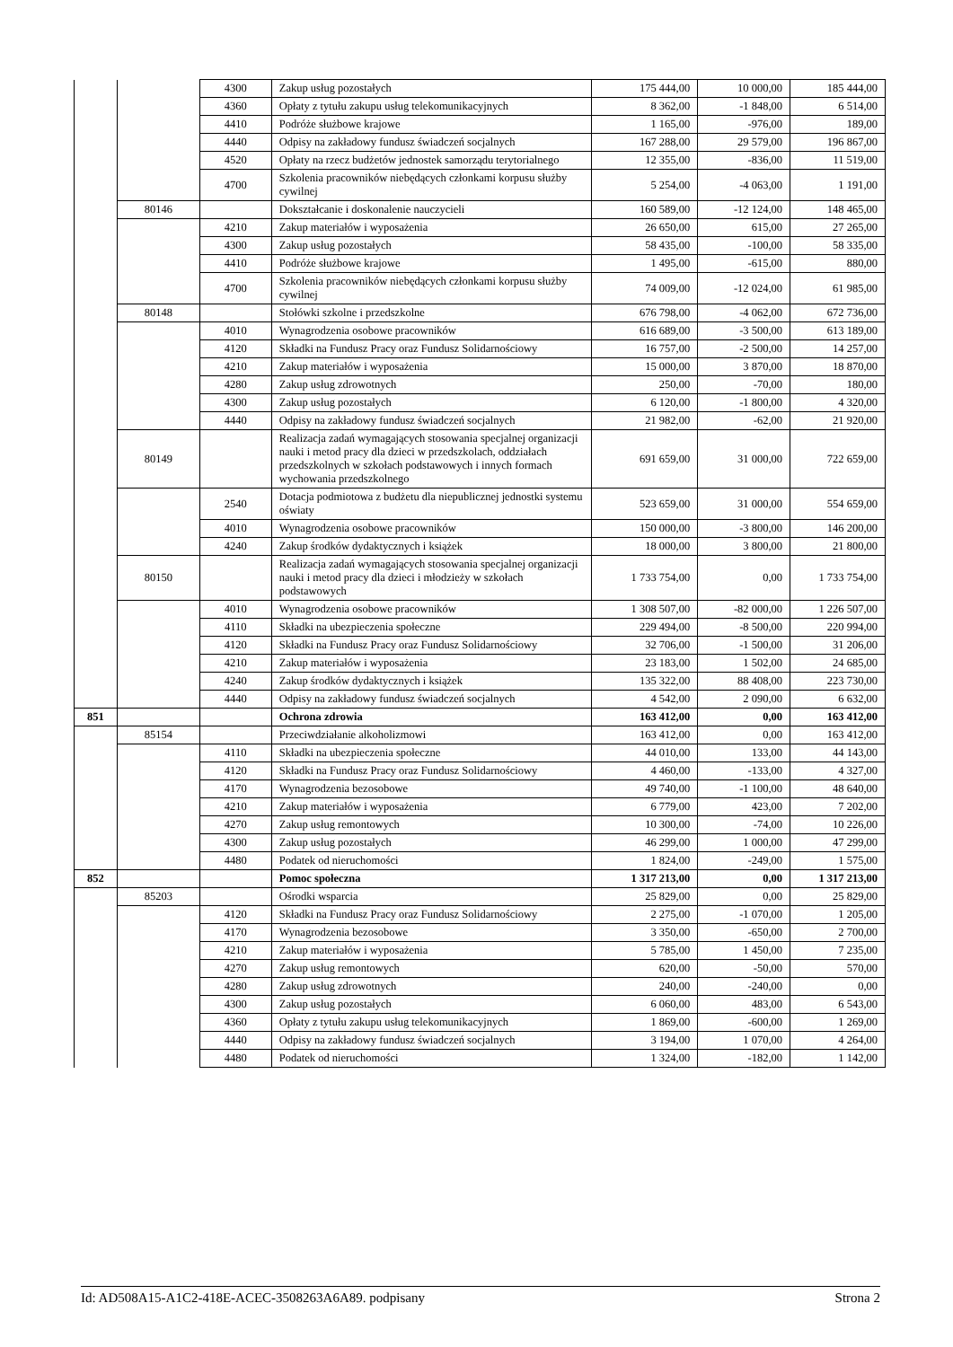| | | 4300 | Zakup usług pozostałych | 175 444,00 | 10 000,00 | 185 444,00 |
| | | 4360 | Opłaty z tytułu zakupu usług telekomunikacyjnych | 8 362,00 | -1 848,00 | 6 514,00 |
| | | 4410 | Podróże służbowe krajowe | 1 165,00 | -976,00 | 189,00 |
| | | 4440 | Odpisy na zakładowy fundusz świadczeń socjalnych | 167 288,00 | 29 579,00 | 196 867,00 |
| | | 4520 | Opłaty na rzecz budżetów jednostek samorządu terytorialnego | 12 355,00 | -836,00 | 11 519,00 |
| | | 4700 | Szkolenia pracowników niebędących członkami korpusu służby cywilnej | 5 254,00 | -4 063,00 | 1 191,00 |
| | 80146 | | Dokształcanie i doskonalenie nauczycieli | 160 589,00 | -12 124,00 | 148 465,00 |
| | | 4210 | Zakup materiałów i wyposażenia | 26 650,00 | 615,00 | 27 265,00 |
| | | 4300 | Zakup usług pozostałych | 58 435,00 | -100,00 | 58 335,00 |
| | | 4410 | Podróże służbowe krajowe | 1 495,00 | -615,00 | 880,00 |
| | | 4700 | Szkolenia pracowników niebędących członkami korpusu służby cywilnej | 74 009,00 | -12 024,00 | 61 985,00 |
| | 80148 | | Stołówki szkolne i przedszkolne | 676 798,00 | -4 062,00 | 672 736,00 |
| | | 4010 | Wynagrodzenia osobowe pracowników | 616 689,00 | -3 500,00 | 613 189,00 |
| | | 4120 | Składki na Fundusz Pracy oraz Fundusz Solidarnościowy | 16 757,00 | -2 500,00 | 14 257,00 |
| | | 4210 | Zakup materiałów i wyposażenia | 15 000,00 | 3 870,00 | 18 870,00 |
| | | 4280 | Zakup usług zdrowotnych | 250,00 | -70,00 | 180,00 |
| | | 4300 | Zakup usług pozostałych | 6 120,00 | -1 800,00 | 4 320,00 |
| | | 4440 | Odpisy na zakładowy fundusz świadczeń socjalnych | 21 982,00 | -62,00 | 21 920,00 |
| | 80149 | | Realizacja zadań wymagających stosowania specjalnej organizacji nauki i metod pracy dla dzieci w przedszkolach, oddziałach przedszkolnych w szkołach podstawowych i innych formach wychowania przedszkolnego | 691 659,00 | 31 000,00 | 722 659,00 |
| | | 2540 | Dotacja podmiotowa z budżetu dla niepublicznej jednostki systemu oświaty | 523 659,00 | 31 000,00 | 554 659,00 |
| | | 4010 | Wynagrodzenia osobowe pracowników | 150 000,00 | -3 800,00 | 146 200,00 |
| | | 4240 | Zakup środków dydaktycznych i książek | 18 000,00 | 3 800,00 | 21 800,00 |
| | 80150 | | Realizacja zadań wymagających stosowania specjalnej organizacji nauki i metod pracy dla dzieci i młodzieży w szkołach podstawowych | 1 733 754,00 | 0,00 | 1 733 754,00 |
| | | 4010 | Wynagrodzenia osobowe pracowników | 1 308 507,00 | -82 000,00 | 1 226 507,00 |
| | | 4110 | Składki na ubezpieczenia społeczne | 229 494,00 | -8 500,00 | 220 994,00 |
| | | 4120 | Składki na Fundusz Pracy oraz Fundusz Solidarnościowy | 32 706,00 | -1 500,00 | 31 206,00 |
| | | 4210 | Zakup materiałów i wyposażenia | 23 183,00 | 1 502,00 | 24 685,00 |
| | | 4240 | Zakup środków dydaktycznych i książek | 135 322,00 | 88 408,00 | 223 730,00 |
| | | 4440 | Odpisy na zakładowy fundusz świadczeń socjalnych | 4 542,00 | 2 090,00 | 6 632,00 |
| 851 | | | Ochrona zdrowia | 163 412,00 | 0,00 | 163 412,00 |
| | 85154 | | Przeciwdziałanie alkoholizmowi | 163 412,00 | 0,00 | 163 412,00 |
| | | 4110 | Składki na ubezpieczenia społeczne | 44 010,00 | 133,00 | 44 143,00 |
| | | 4120 | Składki na Fundusz Pracy oraz Fundusz Solidarnościowy | 4 460,00 | -133,00 | 4 327,00 |
| | | 4170 | Wynagrodzenia bezosobowe | 49 740,00 | -1 100,00 | 48 640,00 |
| | | 4210 | Zakup materiałów i wyposażenia | 6 779,00 | 423,00 | 7 202,00 |
| | | 4270 | Zakup usług remontowych | 10 300,00 | -74,00 | 10 226,00 |
| | | 4300 | Zakup usług pozostałych | 46 299,00 | 1 000,00 | 47 299,00 |
| | | 4480 | Podatek od nieruchomości | 1 824,00 | -249,00 | 1 575,00 |
| 852 | | | Pomoc społeczna | 1 317 213,00 | 0,00 | 1 317 213,00 |
| | 85203 | | Ośrodki wsparcia | 25 829,00 | 0,00 | 25 829,00 |
| | | 4120 | Składki na Fundusz Pracy oraz Fundusz Solidarnościowy | 2 275,00 | -1 070,00 | 1 205,00 |
| | | 4170 | Wynagrodzenia bezosobowe | 3 350,00 | -650,00 | 2 700,00 |
| | | 4210 | Zakup materiałów i wyposażenia | 5 785,00 | 1 450,00 | 7 235,00 |
| | | 4270 | Zakup usług remontowych | 620,00 | -50,00 | 570,00 |
| | | 4280 | Zakup usług zdrowotnych | 240,00 | -240,00 | 0,00 |
| | | 4300 | Zakup usług pozostałych | 6 060,00 | 483,00 | 6 543,00 |
| | | 4360 | Opłaty z tytułu zakupu usług telekomunikacyjnych | 1 869,00 | -600,00 | 1 269,00 |
| | | 4440 | Odpisy na zakładowy fundusz świadczeń socjalnych | 3 194,00 | 1 070,00 | 4 264,00 |
| | | 4480 | Podatek od nieruchomości | 1 324,00 | -182,00 | 1 142,00 |
Id: AD508A15-A1C2-418E-ACEC-3508263A6A89. podpisany Strona 2